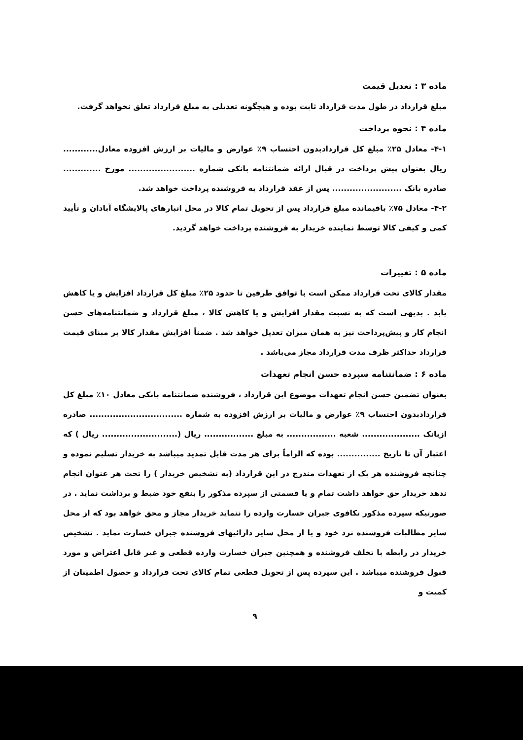ماده ۳ : تعدیل قیمت
مبلغ قرارداد در طول مدت قرارداد ثابت بوده و هیچگونه تعدیلی به مبلغ قرارداد تعلق نخواهد گرفت.
ماده ۴ : نحوه پرداخت
۴-۱- معادل ۲۵٪ مبلغ کل قراردادبدون احتساب ۹٪ عوارض و مالیات بر ارزش افزوده معادل............ ریال بعنوان پیش پرداخت در قبال ارائه ضمانتنامه بانکی شماره ....................... مورخ ............. صادره بانک ........................ پس از عقد قرارداد به فروشنده پرداخت خواهد شد.
۴-۲- معادل ۷۵٪ باقیمانده مبلغ قرارداد پس از تحویل تمام کالا در محل انبارهای پالایشگاه آبادان و تأیید کمی و کیفی کالا توسط نماینده خریدار به فروشنده پرداخت خواهد گردید.
ماده ۵ : تغییرات
مقدار کالای تحت قرارداد ممکن است با توافق طرفین تا حدود ۲۵٪ مبلغ کل قرارداد افزایش و یا کاهش یابد . بدیهی است که به نسبت مقدار افزایش و یا کاهش کالا ، مبلغ قرارداد و ضمانتنامه‌های حسن انجام کار و پیش‌پرداخت نیز به همان میزان تعدیل خواهد شد . ضمناً افزایش مقدار کالا بر مبنای قیمت قرارداد حداکثر ظرف مدت قرارداد مجاز می‌باشد .
ماده ۶ : ضمانتنامه سپرده حسن انجام تعهدات
بعنوان تضمین حسن انجام تعهدات موضوع این قرارداد ، فروشنده ضمانتنامه بانکی معادل ۱۰٪ مبلغ کل قراردادبدون احتساب ۹٪ عوارض و مالیات بر ارزش افزوده به شماره ................................ صادره ازبانک .................... شعبه ................. به مبلغ ................. ریال (.......................... ریال ) که اعتبار آن تا تاریخ ............... بوده که الزاماً برای هر مدت قابل تمدید میباشد به خریدار تسلیم نموده و چنانچه فروشنده هر یک از تعهدات مندرج در این قرارداد (به تشخیص خریدار ) را تحت هر عنوان انجام ندهد خریدار حق خواهد داشت تمام و یا قسمتی از سپرده مذکور را بنفع خود ضبط و برداشت نماید . در صورتیکه سپرده مذکور تکافوی جبران خسارت وارده را ننماید خریدار مجاز و محق خواهد بود که از محل سایر مطالبات فروشنده نزد خود و یا از محل سایر دارائیهای فروشنده جبران خسارت نماید . تشخیص خریدار در رابطه با تخلف فروشنده و همچنین جبران خسارت وارده قطعی و غیر قابل اعتراض و مورد قبول فروشنده میباشد . این سپرده پس از تحویل قطعی تمام کالای تحت قرارداد و حصول اطمینان از کمیت و
۹